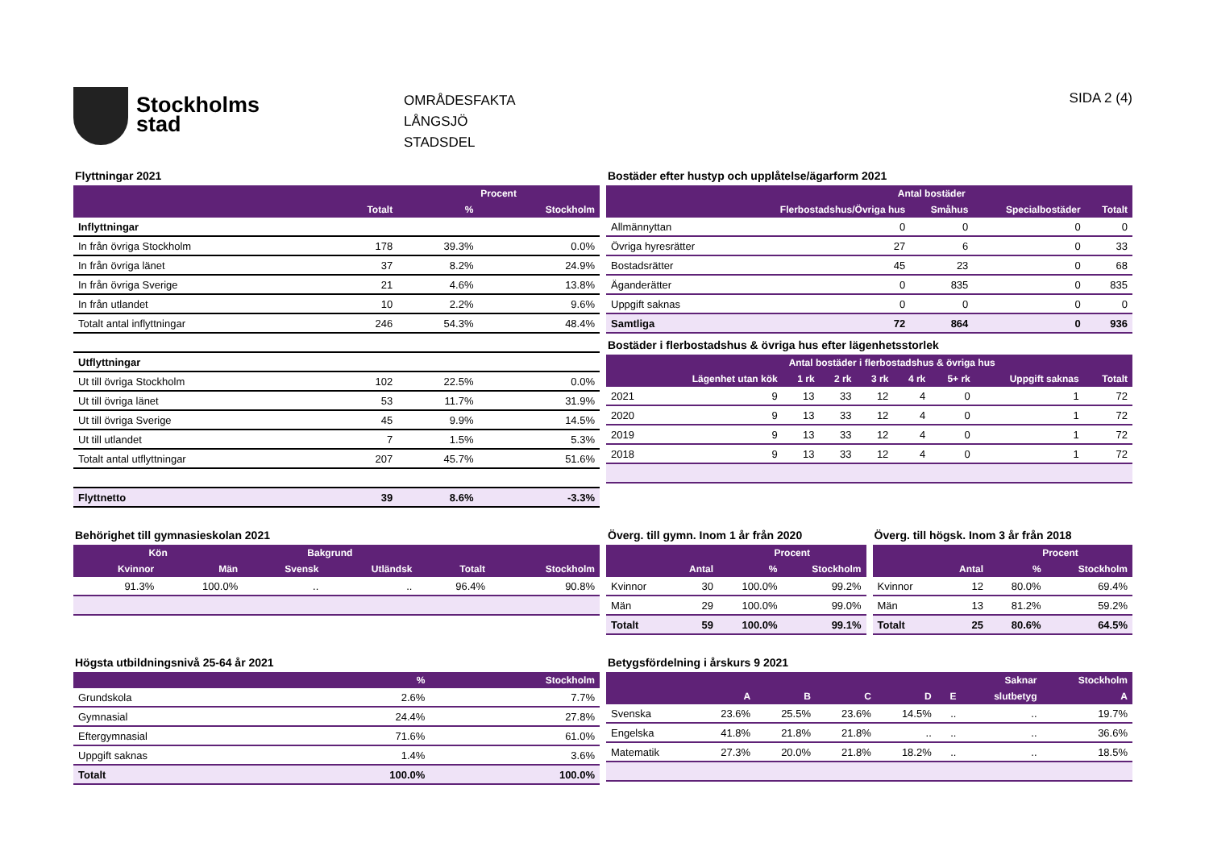Stockholms
stad
OMRÅDESFAKTA
LÅNGSJÖ
STADSDEL
SIDA 2 (4)
Flyttningar 2021
| | | Procent | |
| --- | --- | --- | --- |
| | Totalt | % | Stockholm |
| Inflyttningar | | | |
| In från övriga Stockholm | 178 | 39.3% | 0.0% |
| In från övriga länet | 37 | 8.2% | 24.9% |
| In från övriga Sverige | 21 | 4.6% | 13.8% |
| In från utlandet | 10 | 2.2% | 9.6% |
| Totalt antal inflyttningar | 246 | 54.3% | 48.4% |
| Utflyttningar | | | |
| Ut till övriga Stockholm | 102 | 22.5% | 0.0% |
| Ut till övriga länet | 53 | 11.7% | 31.9% |
| Ut till övriga Sverige | 45 | 9.9% | 14.5% |
| Ut till utlandet | 7 | 1.5% | 5.3% |
| Totalt antal utflyttningar | 207 | 45.7% | 51.6% |
| Flyttnetto | 39 | 8.6% | -3.3% |
Bostäder efter hustyp och upplåtelse/ägarform 2021
| | Antal bostäder | | | |
| --- | --- | --- | --- | --- |
| | Flerbostadshus/Övriga hus | Småhus | Specialbostäder | Totalt |
| Allmännyttan | 0 | 0 | 0 | 0 |
| Övriga hyresrätter | 27 | 6 | 0 | 33 |
| Bostadsrätter | 45 | 23 | 0 | 68 |
| Äganderätter | 0 | 835 | 0 | 835 |
| Uppgift saknas | 0 | 0 | 0 | 0 |
| Samtliga | 72 | 864 | 0 | 936 |
Bostäder i flerbostadshus & övriga hus efter lägenhetsstorlek
| | Antal bostäder i flerbostadshus & övriga hus | | | | | | | |
| --- | --- | --- | --- | --- | --- | --- | --- | --- |
| | Lägenhet utan kök | 1 rk | 2 rk | 3 rk | 4 rk | 5+ rk | Uppgift saknas | Totalt |
| 2021 | 9 | 13 | 33 | 12 | 4 | 0 | 1 | 72 |
| 2020 | 9 | 13 | 33 | 12 | 4 | 0 | 1 | 72 |
| 2019 | 9 | 13 | 33 | 12 | 4 | 0 | 1 | 72 |
| 2018 | 9 | 13 | 33 | 12 | 4 | 0 | 1 | 72 |
Behörighet till gymnasieskolan 2021
| Kön | | Bakgrund | | | |
| --- | --- | --- | --- | --- | --- |
| Kvinnor | Män | Svensk | Utländsk | Totalt | Stockholm |
| 91.3% | 100.0% | .. | .. | 96.4% | 90.8% |
Överg. till gymn. Inom 1 år från 2020
| | | Procent | |
| --- | --- | --- | --- |
| | Antal | % | Stockholm |
| Kvinnor | 30 | 100.0% | 99.2% |
| Män | 29 | 100.0% | 99.0% |
| Totalt | 59 | 100.0% | 99.1% |
Överg. till högsk. Inom 3 år från 2018
| | | Procent | |
| --- | --- | --- | --- |
| | Antal | % | Stockholm |
| Kvinnor | 12 | 80.0% | 69.4% |
| Män | 13 | 81.2% | 59.2% |
| Totalt | 25 | 80.6% | 64.5% |
Högsta utbildningsnivå 25-64 år 2021
| | % | Stockholm |
| --- | --- | --- |
| Grundskola | 2.6% | 7.7% |
| Gymnasial | 24.4% | 27.8% |
| Eftergymnasial | 71.6% | 61.0% |
| Uppgift saknas | 1.4% | 3.6% |
| Totalt | 100.0% | 100.0% |
Betygsfördelning i årskurs 9 2021
| | | | | | | Saknar | Stockholm |
| --- | --- | --- | --- | --- | --- | --- | --- |
| | A | B | C | D | E | slutbetyg | A |
| Svenska | 23.6% | 25.5% | 23.6% | 14.5% | .. | .. | 19.7% |
| Engelska | 41.8% | 21.8% | 21.8% | .. | .. | .. | 36.6% |
| Matematik | 27.3% | 20.0% | 21.8% | 18.2% | .. | .. | 18.5% |